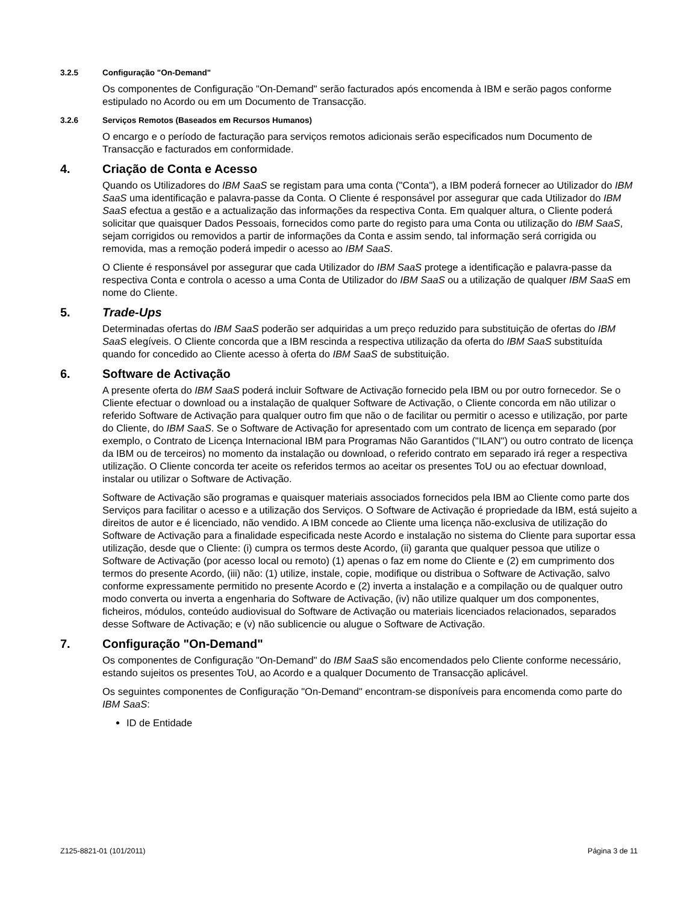3.2.5 Configuração "On-Demand"
Os componentes de Configuração "On-Demand" serão facturados após encomenda à IBM e serão pagos conforme estipulado no Acordo ou em um Documento de Transacção.
3.2.6 Serviços Remotos (Baseados em Recursos Humanos)
O encargo e o período de facturação para serviços remotos adicionais serão especificados num Documento de Transacção e facturados em conformidade.
4. Criação de Conta e Acesso
Quando os Utilizadores do IBM SaaS se registam para uma conta ("Conta"), a IBM poderá fornecer ao Utilizador do IBM SaaS uma identificação e palavra-passe da Conta. O Cliente é responsável por assegurar que cada Utilizador do IBM SaaS efectua a gestão e a actualização das informações da respectiva Conta. Em qualquer altura, o Cliente poderá solicitar que quaisquer Dados Pessoais, fornecidos como parte do registo para uma Conta ou utilização do IBM SaaS, sejam corrigidos ou removidos a partir de informações da Conta e assim sendo, tal informação será corrigida ou removida, mas a remoção poderá impedir o acesso ao IBM SaaS.
O Cliente é responsável por assegurar que cada Utilizador do IBM SaaS protege a identificação e palavra-passe da respectiva Conta e controla o acesso a uma Conta de Utilizador do IBM SaaS ou a utilização de qualquer IBM SaaS em nome do Cliente.
5. Trade-Ups
Determinadas ofertas do IBM SaaS poderão ser adquiridas a um preço reduzido para substituição de ofertas do IBM SaaS elegíveis. O Cliente concorda que a IBM rescinda a respectiva utilização da oferta do IBM SaaS substituída quando for concedido ao Cliente acesso à oferta do IBM SaaS de substituição.
6. Software de Activação
A presente oferta do IBM SaaS poderá incluir Software de Activação fornecido pela IBM ou por outro fornecedor. Se o Cliente efectuar o download ou a instalação de qualquer Software de Activação, o Cliente concorda em não utilizar o referido Software de Activação para qualquer outro fim que não o de facilitar ou permitir o acesso e utilização, por parte do Cliente, do IBM SaaS. Se o Software de Activação for apresentado com um contrato de licença em separado (por exemplo, o Contrato de Licença Internacional IBM para Programas Não Garantidos ("ILAN") ou outro contrato de licença da IBM ou de terceiros) no momento da instalação ou download, o referido contrato em separado irá reger a respectiva utilização. O Cliente concorda ter aceite os referidos termos ao aceitar os presentes ToU ou ao efectuar download, instalar ou utilizar o Software de Activação.
Software de Activação são programas e quaisquer materiais associados fornecidos pela IBM ao Cliente como parte dos Serviços para facilitar o acesso e a utilização dos Serviços. O Software de Activação é propriedade da IBM, está sujeito a direitos de autor e é licenciado, não vendido. A IBM concede ao Cliente uma licença não-exclusiva de utilização do Software de Activação para a finalidade especificada neste Acordo e instalação no sistema do Cliente para suportar essa utilização, desde que o Cliente: (i) cumpra os termos deste Acordo, (ii) garanta que qualquer pessoa que utilize o Software de Activação (por acesso local ou remoto) (1) apenas o faz em nome do Cliente e (2) em cumprimento dos termos do presente Acordo, (iii) não: (1) utilize, instale, copie, modifique ou distribua o Software de Activação, salvo conforme expressamente permitido no presente Acordo e (2) inverta a instalação e a compilação ou de qualquer outro modo converta ou inverta a engenharia do Software de Activação, (iv) não utilize qualquer um dos componentes, ficheiros, módulos, conteúdo audiovisual do Software de Activação ou materiais licenciados relacionados, separados desse Software de Activação; e (v) não sublicencie ou alugue o Software de Activação.
7. Configuração "On-Demand"
Os componentes de Configuração "On-Demand" do IBM SaaS são encomendados pelo Cliente conforme necessário, estando sujeitos os presentes ToU, ao Acordo e a qualquer Documento de Transacção aplicável.
Os seguintes componentes de Configuração "On-Demand" encontram-se disponíveis para encomenda como parte do IBM SaaS:
ID de Entidade
Z125-8821-01 (101/2011) Página 3 de 11